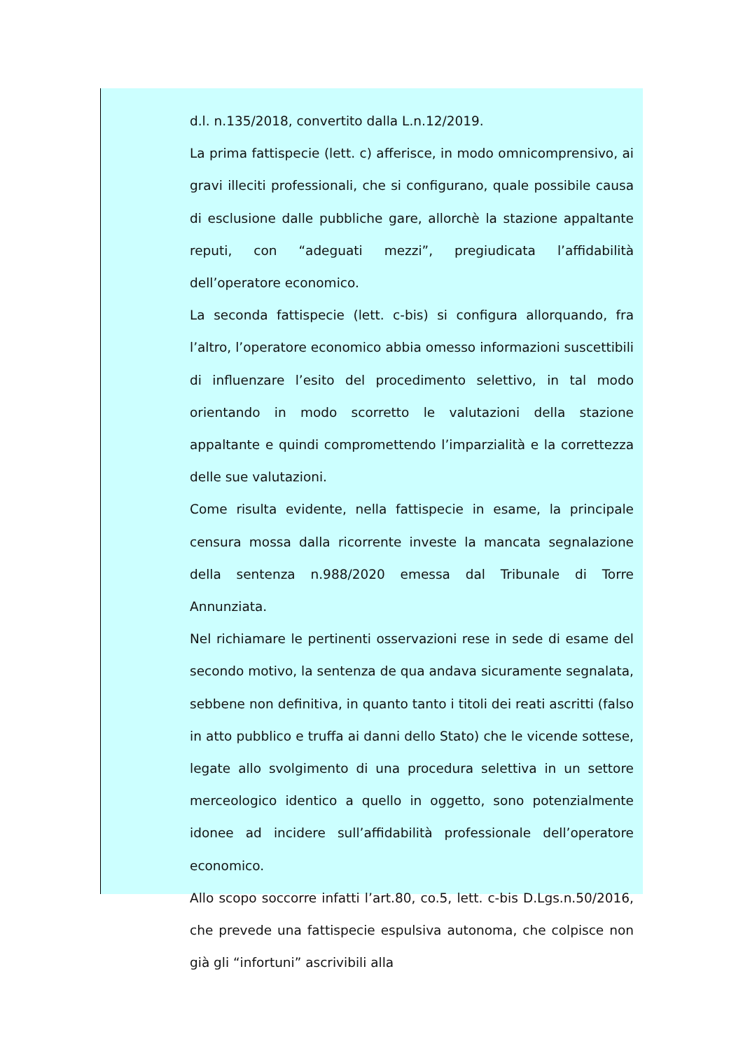d.l. n.135/2018, convertito dalla L.n.12/2019.
La prima fattispecie (lett. c) afferisce, in modo omnicomprensivo, ai gravi illeciti professionali, che si configurano, quale possibile causa di esclusione dalle pubbliche gare, allorchè la stazione appaltante reputi, con “adeguati mezzi”, pregiudicata l’affidabilità dell’operatore economico.
La seconda fattispecie (lett. c-bis) si configura allorquando, fra l’altro, l’operatore economico abbia omesso informazioni suscettibili di influenzare l’esito del procedimento selettivo, in tal modo orientando in modo scorretto le valutazioni della stazione appaltante e quindi compromettendo l’imparzialità e la correttezza delle sue valutazioni.
Come risulta evidente, nella fattispecie in esame, la principale censura mossa dalla ricorrente investe la mancata segnalazione della sentenza n.988/2020 emessa dal Tribunale di Torre Annunziata.
Nel richiamare le pertinenti osservazioni rese in sede di esame del secondo motivo, la sentenza de qua andava sicuramente segnalata, sebbene non definitiva, in quanto tanto i titoli dei reati ascritti (falso in atto pubblico e truffa ai danni dello Stato) che le vicende sottese, legate allo svolgimento di una procedura selettiva in un settore merceologico identico a quello in oggetto, sono potenzialmente idonee ad incidere sull’affidabilità professionale dell’operatore economico.
Allo scopo soccorre infatti l’art.80, co.5, lett. c-bis D.Lgs.n.50/2016, che prevede una fattispecie espulsiva autonoma, che colpisce non già gli “infortuni” ascrivibili alla